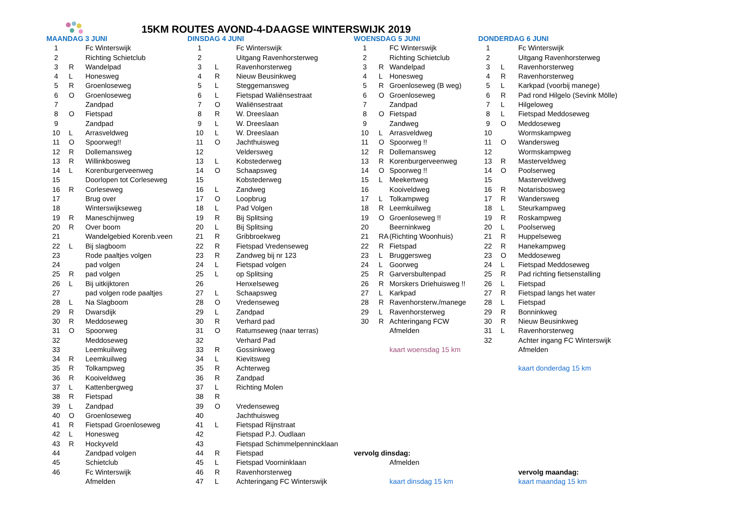15KM ROUTES AVOND-4-DAAGSE WINTERSWIJK 2019
| | MAANDAG 3 JUNI | | | DINSDAG 4 JUNI | | | WOENSDAG 5 JUNI | | | DONDERDAG 6 JUNI | | |
| | 1 | | Fc Winterswijk | 1 | | Fc Winterswijk | 1 | | FC Winterswijk | 1 | | Fc Winterswijk |
| | 2 | | Richting Schietclub | 2 | | Uitgang Ravenhorsterweg | 2 | | Richting Schietclub | 2 | | Uitgang Ravenhorsterweg |
| | 3 | R | Wandelpad | 3 | L | Ravenhorsterweg | 3 | R | Wandelpad | 3 | L | Ravenhorsterweg |
| | 4 | L | Honesweg | 4 | R | Nieuw Beusinkweg | 4 | L | Honesweg | 4 | R | Ravenhorsterweg |
| | 5 | R | Groenloseweg | 5 | L | Steggemansweg | 5 | R | Groenloseweg (B weg) | 5 | L | Karkpad (voorbij manege) |
| | 6 | O | Groenloseweg | 6 | L | Fietspad Waliënsestraat | 6 | O | Groenloseweg | 6 | R | Pad rond Hilgelo (Sevink Mölle) |
| | 7 | | Zandpad | 7 | O | Waliënsestraat | 7 | | Zandpad | 7 | L | Hilgeloweg |
| | 8 | O | Fietspad | 8 | R | W. Dreeslaan | 8 | O | Fietspad | 8 | L | Fietspad Meddoseweg |
| | 9 | | Zandpad | 9 | L | W. Dreeslaan | 9 | | Zandweg | 9 | O | Meddoseweg |
| | 10 | L | Arrasveldweg | 10 | L | W. Dreeslaan | 10 | L | Arrasveldweg | 10 | | Wormskampweg |
| | 11 | O | Spoorweg!! | 11 | O | Jachthuisweg | 11 | O | Spoorweg !! | 11 | O | Wandersweg |
| | 12 | R | Dollemansweg | 12 | | Veldersweg | 12 | R | Dollemansweg | 12 | | Wormskampweg |
| | 13 | R | Willinkbosweg | 13 | L | Kobstederweg | 13 | R | Korenburgerveenweg | 13 | R | Masterveldweg |
| | 14 | L | Korenburgerveenweg | 14 | O | Schaapsweg | 14 | O | Spoorweg !! | 14 | O | Poolserweg |
| | 15 | | Doorlopen tot Corleseweg | 15 | | Kobstederweg | 15 | L | Meekertweg | 15 | | Masterveldweg |
| | 16 | R | Corleseweg | 16 | L | Zandweg | 16 | | Kooiveldweg | 16 | R | Notarisbosweg |
| | 17 | | Brug over | 17 | O | Loopbrug | 17 | L | Tolkampweg | 17 | R | Wandersweg |
| | 18 | | Winterswijkseweg | 18 | L | Pad Volgen | 18 | R | Leemkuilweg | 18 | L | Steurkampweg |
| | 19 | R | Maneschijnweg | 19 | R | Bij Splitsing | 19 | O | Groenloseweg !! | 19 | R | Roskampweg |
| | 20 | R | Over boom | 20 | L | Bij Splitsing | 20 | | Beerninkweg | 20 | L | Poolserweg |
| | 21 | | Wandelgebied Korenb.veen | 21 | R | Gribbroekweg | 21 | RA | (Richting Woonhuis) | 21 | R | Huppelseweg |
| | 22 | L | Bij slagboom | 22 | R | Fietspad Vredenseweg | 22 | R | Fietspad | 22 | R | Hanekampweg |
| | 23 | | Rode paaltjes volgen | 23 | R | Zandweg bij nr 123 | 23 | L | Bruggersweg | 23 | O | Meddoseweg |
| | 24 | | pad volgen | 24 | L | Fietspad volgen | 24 | L | Goorweg | 24 | L | Fietspad Meddoseweg |
| | 25 | R | pad volgen | 25 | L | op Splitsing | 25 | R | Garversbultenpad | 25 | R | Pad richting fietsenstalling |
| | 26 | L | Bij uitkijktoren | 26 | | Henxelseweg | 26 | R | Morskers Driehuisweg !! | 26 | L | Fietspad |
| | 27 | | pad volgen rode paaltjes | 27 | L | Schaapsweg | 27 | L | Karkpad | 27 | R | Fietspad langs het water |
| | 28 | L | Na Slagboom | 28 | O | Vredenseweg | 28 | R | Ravenhorsterw./manege | 28 | L | Fietspad |
| | 29 | R | Dwarsdijk | 29 | L | Zandpad | 29 | L | Ravenhorsterweg | 29 | R | Bonninkweg |
| | 30 | R | Meddoseweg | 30 | R | Verhard pad | 30 | R | Achteringang FCW | 30 | R | Nieuw Beusinkweg |
| | 31 | O | Spoorweg | 31 | O | Ratumseweg (naar terras) | | | Afmelden | 31 | L | Ravenhorsterweg |
| | 32 | | Meddoseweg | 32 | | Verhard Pad | | | | 32 | | Achter ingang FC Winterswijk |
| | 33 | | Leemkuilweg | 33 | R | Gossinkweg | | | kaart woensdag 15 km | | | Afmelden |
| | 34 | R | Leemkuilweg | 34 | L | Kievitsweg | | | | | | |
| | 35 | R | Tolkampweg | 35 | R | Achterweg | | | | | | kaart donderdag 15 km |
| | 36 | R | Kooiveldweg | 36 | R | Zandpad | | | | | | |
| | 37 | L | Kattenbergweg | 37 | L | Richting Molen | | | | | | |
| | 38 | R | Fietspad | 38 | R | | | | | | | |
| | 39 | L | Zandpad | 39 | O | Vredenseweg | | | | | | |
| | 40 | O | Groenloseweg | 40 | | Jachthuisweg | | | | | | |
| | 41 | R | Fietspad Groenloseweg | 41 | L | Fietspad Rijnstraat | | | | | | |
| | 42 | L | Honesweg | 42 | | Fietspad P.J. Oudlaan | | | | | | |
| | 43 | R | Hockyveld | 43 | | Fietspad Schimmelpennincklaan | | | | | | |
| | 44 | | Zandpad volgen | 44 | R | Fietspad | vervolg dinsdag: | | | | | |
| | 45 | | Schietclub | 45 | L | Fietspad Voorninklaan | | | Afmelden | | | |
| | 46 | | Fc Winterswijk | 46 | R | Ravenhorsterweg | | | | | | vervolg maandag: |
| | | | Afmelden | 47 | L | Achteringang FC Winterswijk | | | kaart dinsdag 15 km | | | kaart maandag 15 km |